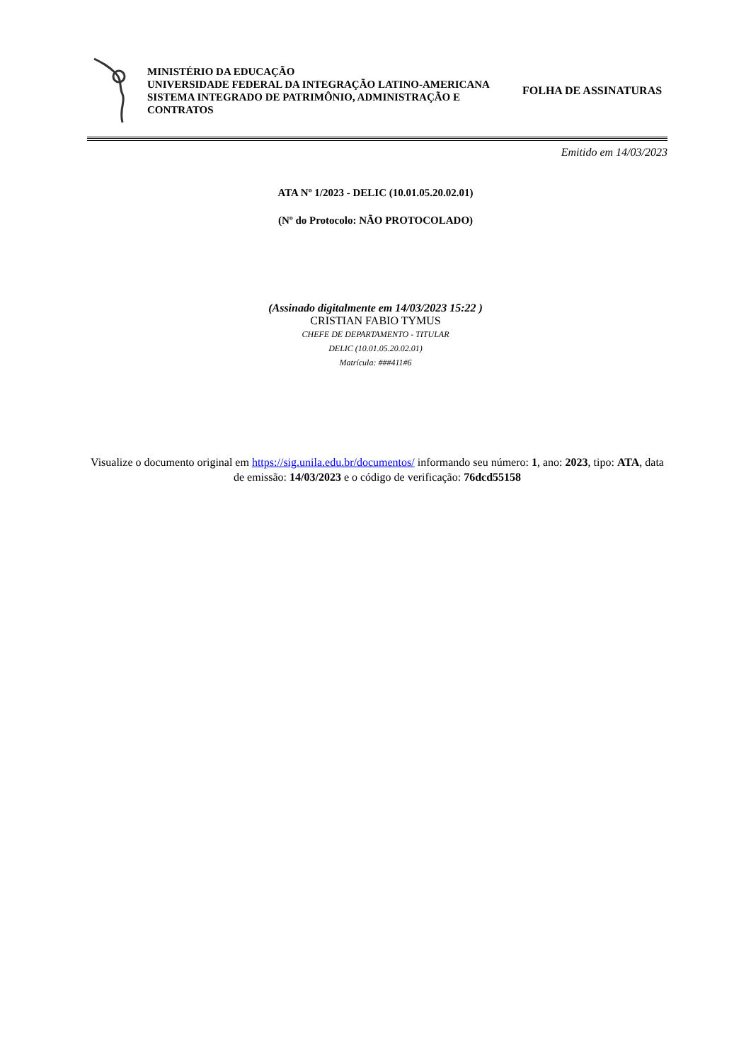MINISTÉRIO DA EDUCAÇÃO
UNIVERSIDADE FEDERAL DA INTEGRAÇÃO LATINO-AMERICANA
SISTEMA INTEGRADO DE PATRIMÔNIO, ADMINISTRAÇÃO E CONTRATOS
FOLHA DE ASSINATURAS
Emitido em 14/03/2023
ATA Nº 1/2023 - DELIC (10.01.05.20.02.01)
(Nº do Protocolo: NÃO PROTOCOLADO)
(Assinado digitalmente em 14/03/2023 15:22 )
CRISTIAN FABIO TYMUS
CHEFE DE DEPARTAMENTO - TITULAR
DELIC (10.01.05.20.02.01)
Matrícula: ###411#6
Visualize o documento original em https://sig.unila.edu.br/documentos/ informando seu número: 1, ano: 2023, tipo: ATA, data de emissão: 14/03/2023 e o código de verificação: 76dcd55158